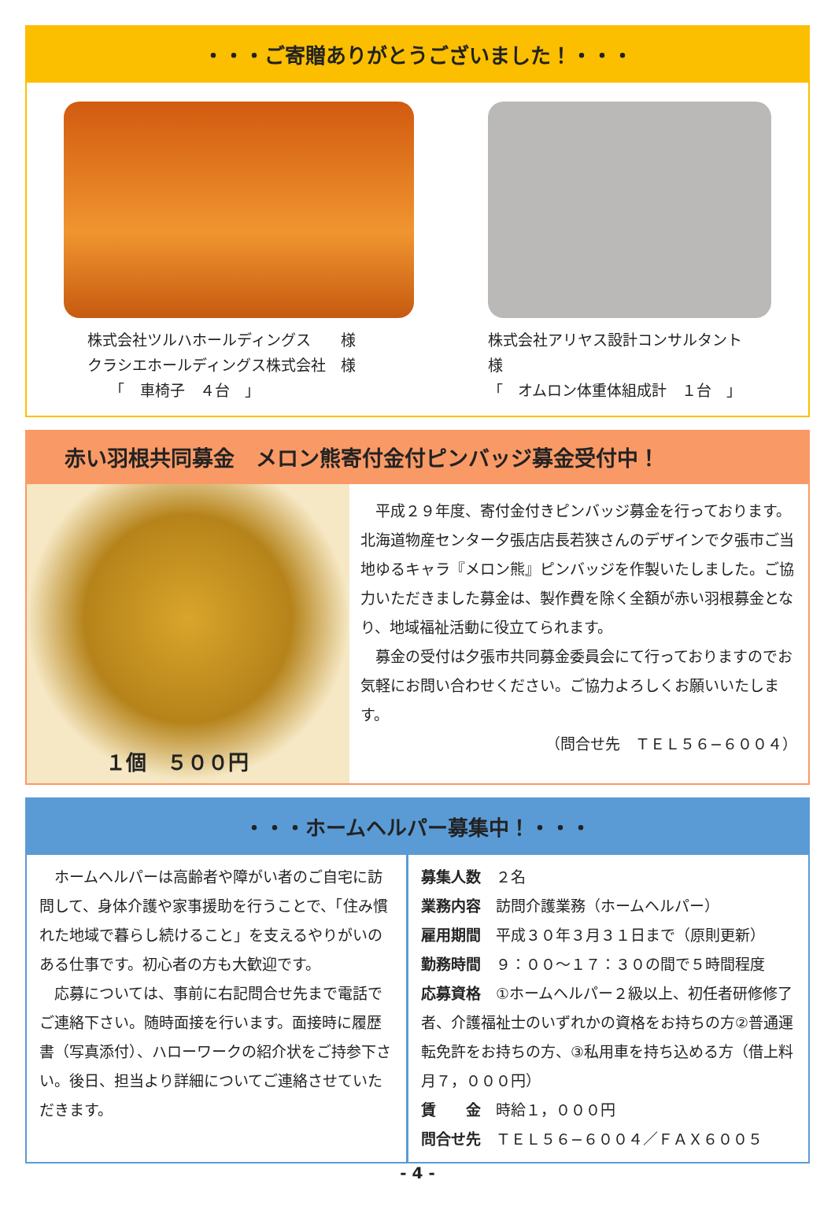・・・ご寄贈ありがとうございました！・・・
株式会社ツルハホールディングス　　様
クラシエホールディングス株式会社　様
　　「　車椅子　４台　」
株式会社アリヤス設計コンサルタント　様
「　オムロン体重体組成計　１台　」
赤い羽根共同募金　メロン熊寄付金付ピンバッジ募金受付中！
１個　５００円
　平成２９年度、寄付金付きピンバッジ募金を行っております。北海道物産センター夕張店店長若狭さんのデザインで夕張市ご当地ゆるキャラ『メロン熊』ピンバッジを作製いたしました。ご協力いただきました募金は、製作費を除く全額が赤い羽根募金となり、地域福祉活動に役立てられます。
　募金の受付は夕張市共同募金委員会にて行っておりますのでお気軽にお問い合わせください。ご協力よろしくお願いいたします。
（問合せ先　ＴＥＬ５６−６００４）
・・・ホームヘルパー募集中！・・・
　ホームヘルパーは高齢者や障がい者のご自宅に訪問して、身体介護や家事援助を行うことで、「住み慣れた地域で暮らし続けること」を支えるやりがいのある仕事です。初心者の方も大歓迎です。
　応募については、事前に右記問合せ先まで電話でご連絡下さい。随時面接を行います。面接時に履歴書（写真添付）、ハローワークの紹介状をご持参下さい。後日、担当より詳細についてご連絡させていただきます。
募集人数　２名
業務内容　訪問介護業務（ホームヘルパー）
雇用期間　平成３０年３月３１日まで（原則更新）
勤務時間　９：００～１７：３０の間で５時間程度
応募資格　①ホームヘルパー２級以上、初任者研修修了者、介護福祉士のいずれかの資格をお持ちの方②普通運転免許をお持ちの方、③私用車を持ち込める方（借上料月７，０００円）
賃　　金　時給１，０００円
問合せ先　ＴＥＬ５６−６００４／ＦＡＸ６００５
- 4 -